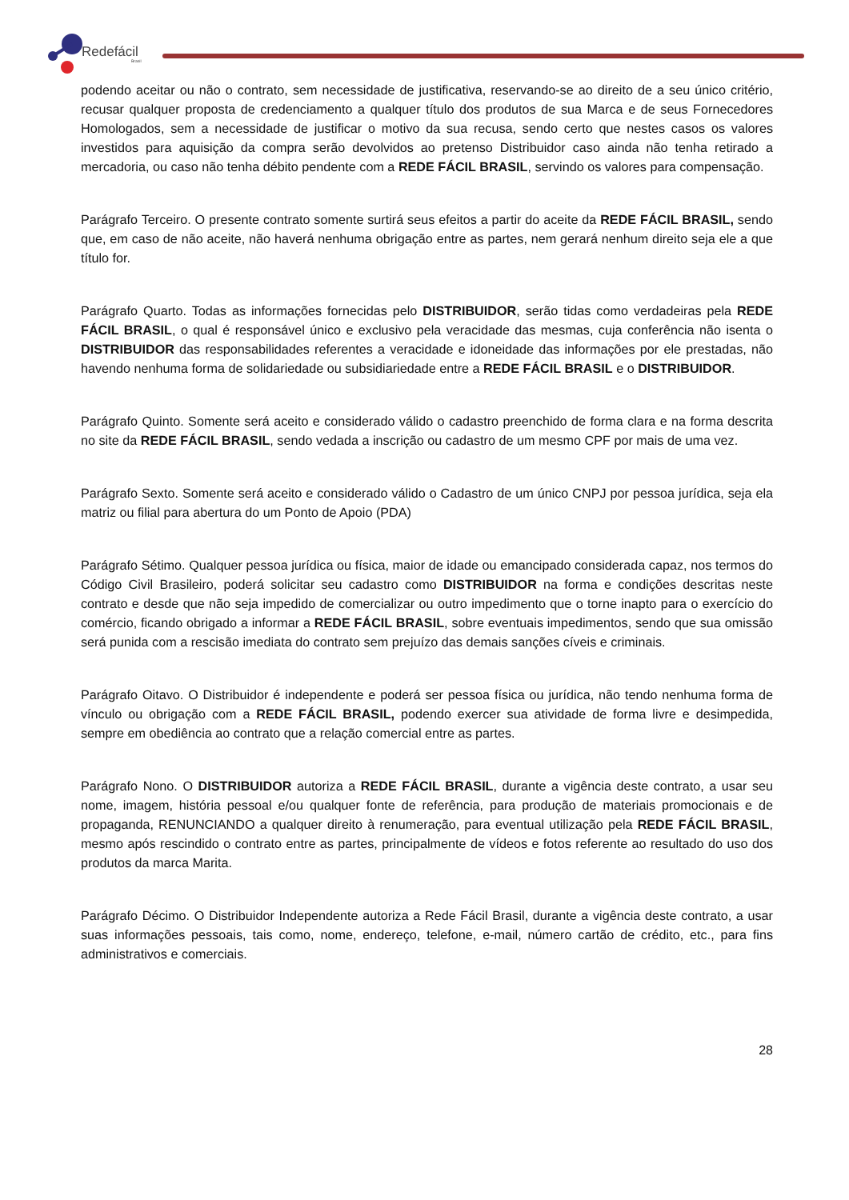Redefácil
Brasil
podendo aceitar ou não o contrato, sem necessidade de justificativa, reservando-se ao direito de a seu único critério, recusar qualquer proposta de credenciamento a qualquer título dos produtos de sua Marca e de seus Fornecedores Homologados, sem a necessidade de justificar o motivo da sua recusa, sendo certo que nestes casos os valores investidos para aquisição da compra serão devolvidos ao pretenso Distribuidor caso ainda não tenha retirado a mercadoria, ou caso não tenha débito pendente com a REDE FÁCIL BRASIL, servindo os valores para compensação.
Parágrafo Terceiro. O presente contrato somente surtirá seus efeitos a partir do aceite da REDE FÁCIL BRASIL, sendo que, em caso de não aceite, não haverá nenhuma obrigação entre as partes, nem gerará nenhum direito seja ele a que título for.
Parágrafo Quarto. Todas as informações fornecidas pelo DISTRIBUIDOR, serão tidas como verdadeiras pela REDE FÁCIL BRASIL, o qual é responsável único e exclusivo pela veracidade das mesmas, cuja conferência não isenta o DISTRIBUIDOR das responsabilidades referentes a veracidade e idoneidade das informações por ele prestadas, não havendo nenhuma forma de solidariedade ou subsidiariedade entre a REDE FÁCIL BRASIL e o DISTRIBUIDOR.
Parágrafo Quinto. Somente será aceito e considerado válido o cadastro preenchido de forma clara e na forma descrita no site da REDE FÁCIL BRASIL, sendo vedada a inscrição ou cadastro de um mesmo CPF por mais de uma vez.
Parágrafo Sexto. Somente será aceito e considerado válido o Cadastro de um único CNPJ por pessoa jurídica, seja ela matriz ou filial para abertura do um Ponto de Apoio (PDA)
Parágrafo Sétimo. Qualquer pessoa jurídica ou física, maior de idade ou emancipado considerada capaz, nos termos do Código Civil Brasileiro, poderá solicitar seu cadastro como DISTRIBUIDOR na forma e condições descritas neste contrato e desde que não seja impedido de comercializar ou outro impedimento que o torne inapto para o exercício do comércio, ficando obrigado a informar a REDE FÁCIL BRASIL, sobre eventuais impedimentos, sendo que sua omissão será punida com a rescisão imediata do contrato sem prejuízo das demais sanções cíveis e criminais.
Parágrafo Oitavo. O Distribuidor é independente e poderá ser pessoa física ou jurídica, não tendo nenhuma forma de vínculo ou obrigação com a REDE FÁCIL BRASIL, podendo exercer sua atividade de forma livre e desimpedida, sempre em obediência ao contrato que a relação comercial entre as partes.
Parágrafo Nono. O DISTRIBUIDOR autoriza a REDE FÁCIL BRASIL, durante a vigência deste contrato, a usar seu nome, imagem, história pessoal e/ou qualquer fonte de referência, para produção de materiais promocionais e de propaganda, RENUNCIANDO a qualquer direito à renumeração, para eventual utilização pela REDE FÁCIL BRASIL, mesmo após rescindido o contrato entre as partes, principalmente de vídeos e fotos referente ao resultado do uso dos produtos da marca Marita.
Parágrafo Décimo. O Distribuidor Independente autoriza a Rede Fácil Brasil, durante a vigência deste contrato, a usar suas informações pessoais, tais como, nome, endereço, telefone, e-mail, número cartão de crédito, etc., para fins administrativos e comerciais.
28